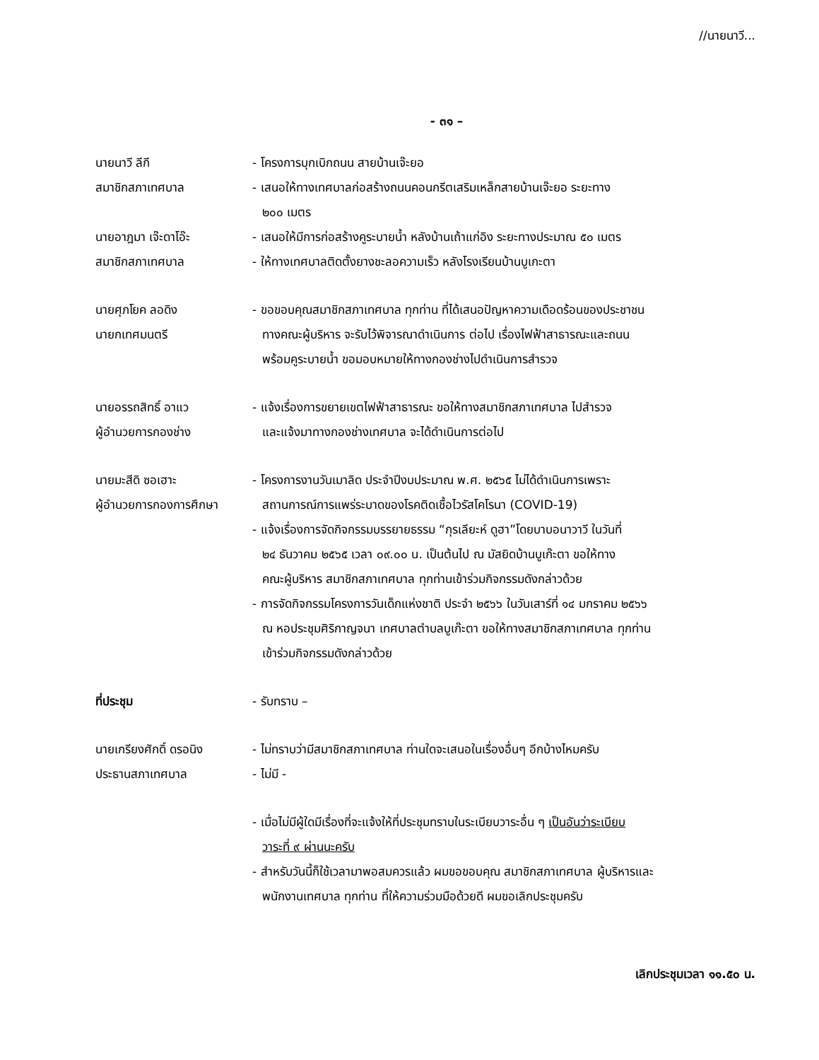//นายนาวี...
- ๓๑ –
นายนาวี ลีกี - โครงการบุกเบิกถนน สายบ้านเจ๊ะยอ
สมาชิกสภาเทศบาล - เสนอให้ทางเทศบาลก่อสร้างถนนคอนกรีตเสริมเหล็กสายบ้านเจ๊ะยอ ระยะทาง
๒๐๐ เมตร
นายอาฎมา เจ๊ะดาโอ๊ะ - เสนอให้มีการก่อสร้างคูระบายน้ำ หลังบ้านเถ้าแก่อิง ระยะทางประมาณ ๕๐ เมตร
สมาชิกสภาเทศบาล - ให้ทางเทศบาลติดตั้งยางชะลอความเร็ว หลังโรงเรียนบ้านบูเกะตา
นายศุภโยค ลอดิง
นายกเทศมนตรี
- ขอขอบคุณสมาชิกสภาเทศบาล ทุกท่าน ที่ได้เสนอปัญหาความเดือดร้อนของประชาชน
ทางคณะผู้บริหาร จะรับไว้พิจารณาดำเนินการ ต่อไป เรื่องไฟฟ้าสาธารณะและถนน
พร้อมคูระบายน้ำ ขอมอบหมายให้ทางกองช่างไปดำเนินการสำรวจ
นายอรรถสิทธิ์ อาแว
ผู้อำนวยการกองช่าง
- แจ้งเรื่องการขยายเขตไฟฟ้าสาธารณะ ขอให้ทางสมาชิกสภาเทศบาล ไปสำรวจ
และแจ้งมาทางกองช่างเทศบาล จะได้ดำเนินการต่อไป
นายมะสีดิ ซอเฮาะ
ผู้อำนวยการกองการศึกษา
- โครงการงานวันเมาลิด ประจำปีงบประมาณ พ.ศ. ๒๕๖๕ ไม่ได้ดำเนินการเพราะ
สถานการณ์การแพร่ระบาดของโรคติดเชื้อไวรัสโคโรนา (COVID-19)
- แจ้งเรื่องการจัดกิจกรรมบรรยายธรรม “กุรเลียะห์ ดูฮา”โดยบาบอนาวาวี ในวันที่
๒๔ ธันวาคม ๒๕๖๕ เวลา ๐๙.๐๐ น. เป็นต้นไป ณ มัสยิดบ้านบูเก๊ะตา ขอให้ทาง
คณะผู้บริหาร สมาชิกสภาเทศบาล ทุกท่านเข้าร่วมกิจกรรมดังกล่าวด้วย
- การจัดกิจกรรมโครงการวันเด็กแห่งชาติ ประจำ ๒๕๖๖ ในวันเสาร์ที่ ๑๔ มกราคม ๒๕๖๖
ณ หอประชุมศิริกาญจนา เทศบาลตำบลบูเก๊ะตา ขอให้ทางสมาชิกสภาเทศบาล ทุกท่าน
เข้าร่วมกิจกรรมดังกล่าวด้วย
ที่ประชุม - รับทราบ –
นายเกรียงศักดิ์ ดรอนิง
ประธานสภาเทศบาล
- ไม่ทราบว่ามีสมาชิกสภาเทศบาล ท่านใดจะเสนอในเรื่องอื่นๆ อีกบ้างไหมครับ
- ไม่มี -
- เมื่อไม่มีผู้ใดมีเรื่องที่จะแจ้งให้ที่ประชุมทราบในระเบียบวาระอื่น ๆ เป็นอันว่าระเบียบ
วาระที่ ๙ ผ่านนะครับ
- สำหรับวันนี้ก็ใช้เวลามาพอสมควรแล้ว ผมขอขอบคุณ สมาชิกสภาเทศบาล ผู้บริหารและ
พนักงานเทศบาล ทุกท่าน ที่ให้ความร่วมมือด้วยดี ผมขอเลิกประชุมครับ
เลิกประชุมเวลา ๑๑.๕๐ น.